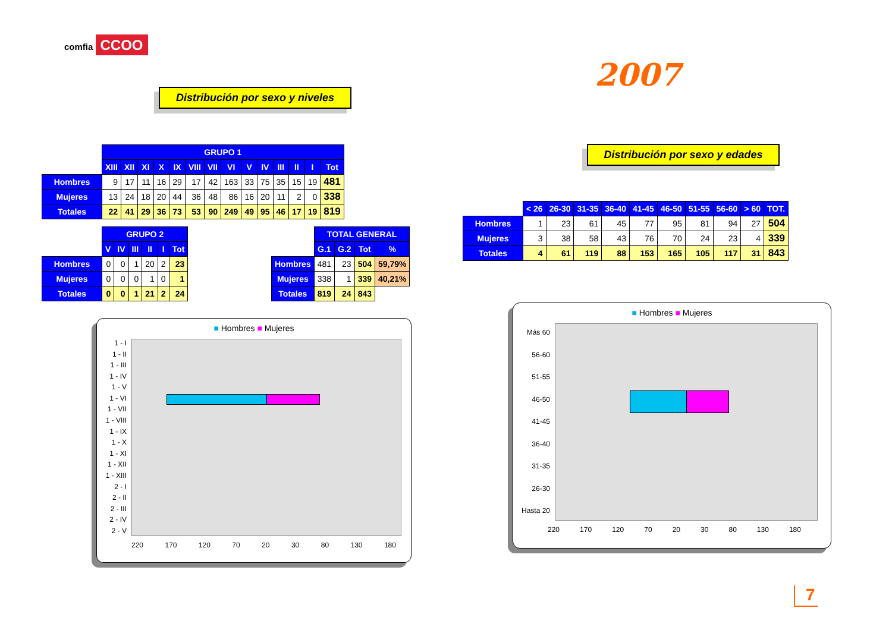comfia CCOO
Distribución por sexo y niveles
2007
Distribución por sexo y edades
| | GRUPO 1 | | | | | | | | | | | | | |
| | XIII | XII | XI | X | IX | VIII | VII | VI | V | IV | III | II | I | Tot |
| Hombres | 9 | 17 | 11 | 16 | 29 | 17 | 42 | 163 | 33 | 75 | 35 | 15 | 19 | 481 |
| Mujeres | 13 | 24 | 18 | 20 | 44 | 36 | 48 | 86 | 16 | 20 | 11 | 2 | 0 | 338 |
| Totales | 22 | 41 | 29 | 36 | 73 | 53 | 90 | 249 | 49 | 95 | 46 | 17 | 19 | 819 |
| | GRUPO 2 | | | | | |
| | V | IV | III | II | I | Tot |
| Hombres | 0 | 0 | 1 | 20 | 2 | 23 |
| Mujeres | 0 | 0 | 0 | 1 | 0 | 1 |
| Totales | 0 | 0 | 1 | 21 | 2 | 24 |
| | TOTAL GENERAL | | | |
| | G.1 | G.2 | Tot | % |
| Hombres | 481 | 23 | 504 | 59,79% |
| Mujeres | 338 | 1 | 339 | 40,21% |
| Totales | 819 | 24 | 843 | |
| | < 26 | 26-30 | 31-35 | 36-40 | 41-45 | 46-50 | 51-55 | 56-60 | > 60 | TOT. |
| Hombres | 1 | 23 | 61 | 45 | 77 | 95 | 81 | 94 | 27 | 504 |
| Mujeres | 3 | 38 | 58 | 43 | 76 | 70 | 24 | 23 | 4 | 339 |
| Totales | 4 | 61 | 119 | 88 | 153 | 165 | 105 | 117 | 31 | 843 |
■ Hombres ■ Mujeres
1 - I
1 - II
1 - III
1 - IV
1 - V
1 - VI
1 - VII
1 - VIII
1 - IX
1 - X
1 - XI
1 - XII
1 - XIII
2 - I
2 - II
2 - III
2 - IV
2 - V
220 170 120 70 20 30 80 130 180
■ Hombres ■ Mujeres
Más 60
56-60
51-55
46-50
41-45
36-40
31-35
26-30
Hasta 20
220 170 120 70 20 30 80 130 180
7